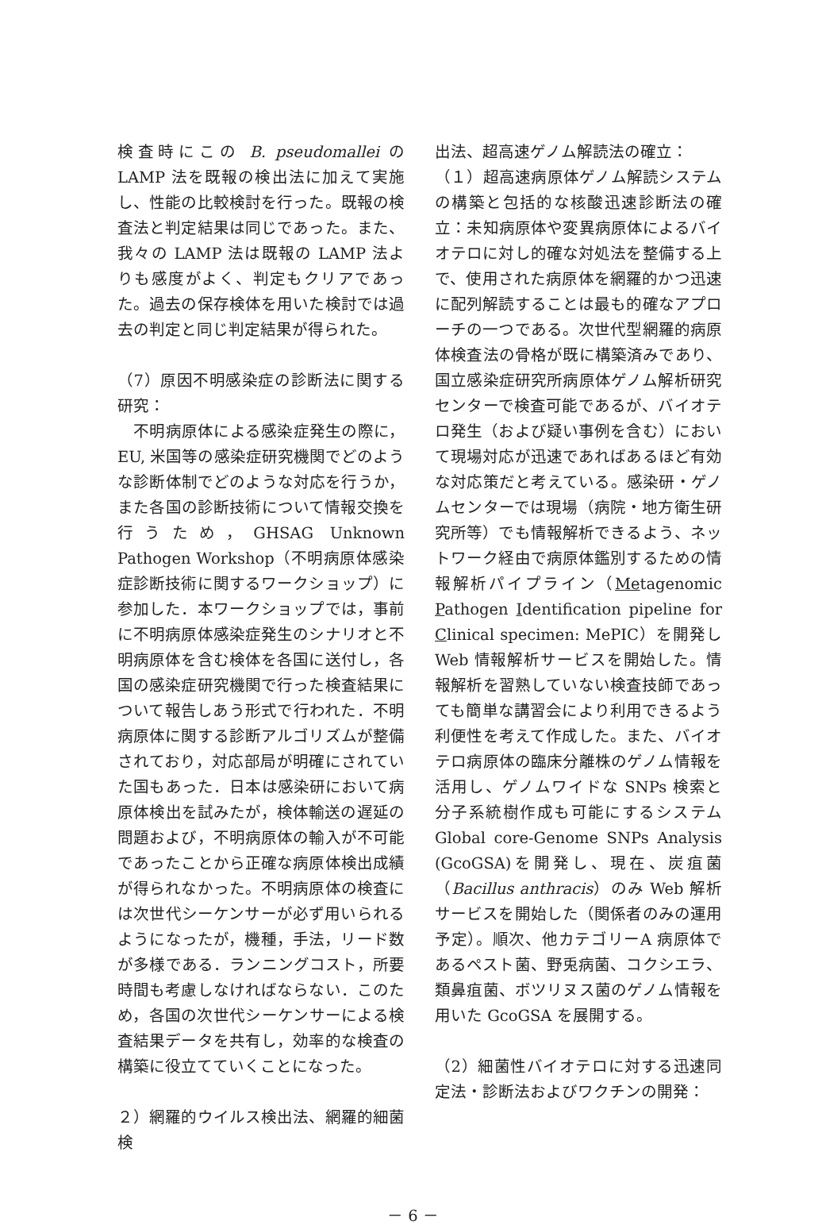検査時にこの B. pseudomallei の LAMP 法を既報の検出法に加えて実施し、性能の比較検討を行った。既報の検査法と判定結果は同じであった。また、我々の LAMP 法は既報の LAMP 法よりも感度がよく、判定もクリアであった。過去の保存検体を用いた検討では過去の判定と同じ判定結果が得られた。
（7）原因不明感染症の診断法に関する研究：
　不明病原体による感染症発生の際に，EU, 米国等の感染症研究機関でどのような診断体制でどのような対応を行うか，また各国の診断技術について情報交換を行うため，GHSAG Unknown Pathogen Workshop（不明病原体感染症診断技術に関するワークショップ）に参加した．本ワークショップでは，事前に不明病原体感染症発生のシナリオと不明病原体を含む検体を各国に送付し，各国の感染症研究機関で行った検査結果について報告しあう形式で行われた．不明病原体に関する診断アルゴリズムが整備されており，対応部局が明確にされていた国もあった．日本は感染研において病原体検出を試みたが，検体輸送の遅延の問題および，不明病原体の輸入が不可能であったことから正確な病原体検出成績が得られなかった。不明病原体の検査には次世代シーケンサーが必ず用いられるようになったが，機種，手法，リード数が多様である．ランニングコスト，所要時間も考慮しなければならない．このため，各国の次世代シーケンサーによる検査結果データを共有し，効率的な検査の構築に役立てていくことになった。
２）網羅的ウイルス検出法、網羅的細菌検
出法、超高速ゲノム解読法の確立：
（１）超高速病原体ゲノム解読システムの構築と包括的な核酸迅速診断法の確立：未知病原体や変異病原体によるバイオテロに対し的確な対処法を整備する上で、使用された病原体を網羅的かつ迅速に配列解読することは最も的確なアプローチの一つである。次世代型網羅的病原体検査法の骨格が既に構築済みであり、国立感染症研究所病原体ゲノム解析研究センターで検査可能であるが、バイオテロ発生（および疑い事例を含む）において現場対応が迅速であればあるほど有効な対応策だと考えている。感染研・ゲノムセンターでは現場（病院・地方衛生研究所等）でも情報解析できるよう、ネットワーク経由で病原体鑑別するための情報解析パイプライン（Metagenomic Pathogen Identification pipeline for Clinical specimen: MePIC）を開発し Web 情報解析サービスを開始した。情報解析を習熟していない検査技師であっても簡単な講習会により利用できるよう利便性を考えて作成した。また、バイオテロ病原体の臨床分離株のゲノム情報を活用し、ゲノムワイドな SNPs 検索と分子系統樹作成も可能にするシステム Global core-Genome SNPs Analysis (GcoGSA)を開発し、現在、炭疽菌（Bacillus anthracis）のみ Web 解析サービスを開始した（関係者のみの運用予定）。順次、他カテゴリーA 病原体であるペスト菌、野兎病菌、コクシエラ、類鼻疽菌、ボツリヌス菌のゲノム情報を用いた GcoGSA を展開する。
（2）細菌性バイオテロに対する迅速同定法・診断法およびワクチンの開発：
－ 6 －